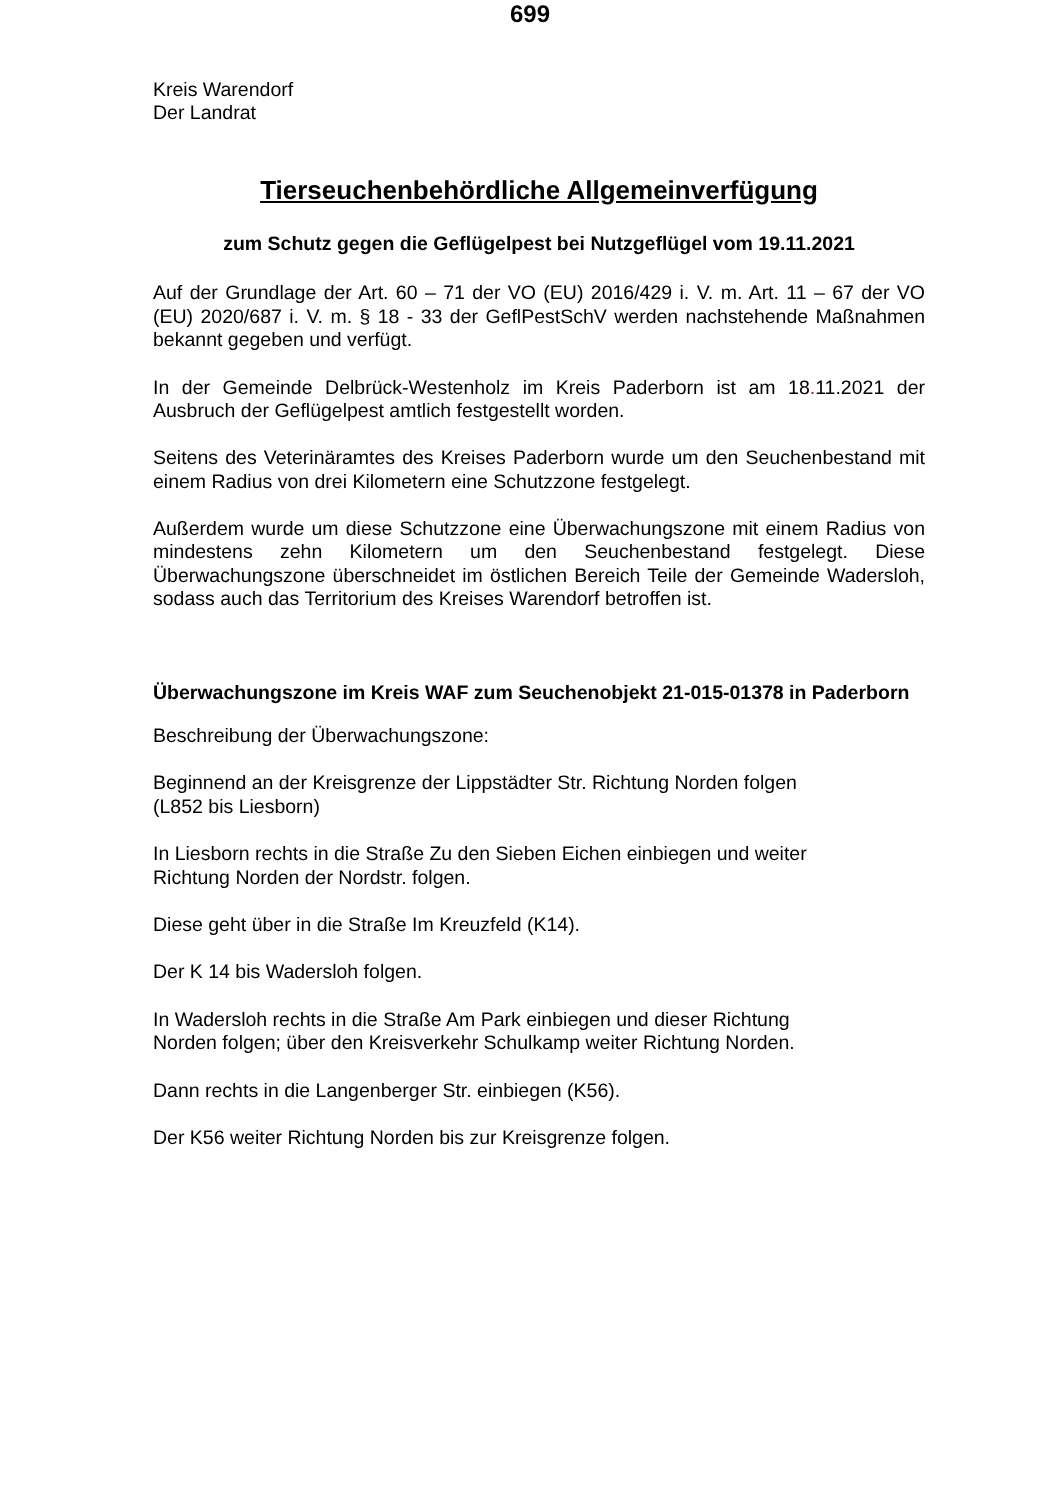699
Kreis Warendorf
Der Landrat
Tierseuchenbehördliche Allgemeinverfügung
zum Schutz gegen die Geflügelpest bei Nutzgeflügel vom 19.11.2021
Auf der Grundlage der Art. 60 – 71 der VO (EU) 2016/429 i. V. m. Art. 11 – 67 der VO (EU) 2020/687 i. V. m. § 18 - 33 der GeflPestSchV werden nachstehende Maßnahmen bekannt gegeben und verfügt.
In der Gemeinde Delbrück-Westenholz im Kreis Paderborn ist am 18. 11.2021 der Ausbruch der Geflügelpest amtlich festgestellt worden.
Seitens des Veterinäramtes des Kreises Paderborn wurde um den Seuchenbestand mit einem Radius von drei Kilometern eine Schutzzone festgelegt.
Außerdem wurde um diese Schutzzone eine Überwachungszone mit einem Radius von mindestens zehn Kilometern um den Seuchenbestand festgelegt. Diese Überwachungszone überschneidet im östlichen Bereich Teile der Gemeinde Wadersloh, sodass auch das Territorium des Kreises Warendorf betroffen ist.
Überwachungszone im Kreis WAF zum Seuchenobjekt 21-015-01378 in Paderborn
Beschreibung der Überwachungszone:
Beginnend an der Kreisgrenze der Lippstädter Str. Richtung Norden folgen
(L852 bis Liesborn)
In Liesborn rechts in die Straße Zu den Sieben Eichen einbiegen und weiter
Richtung Norden der Nordstr. folgen.
Diese geht über in die Straße Im Kreuzfeld (K14).
Der K 14 bis Wadersloh folgen.
In Wadersloh rechts in die Straße Am Park einbiegen und dieser Richtung
Norden folgen; über den Kreisverkehr Schulkamp weiter Richtung Norden.
Dann rechts in die Langenberger Str. einbiegen (K56).
Der K56 weiter Richtung Norden bis zur Kreisgrenze folgen.